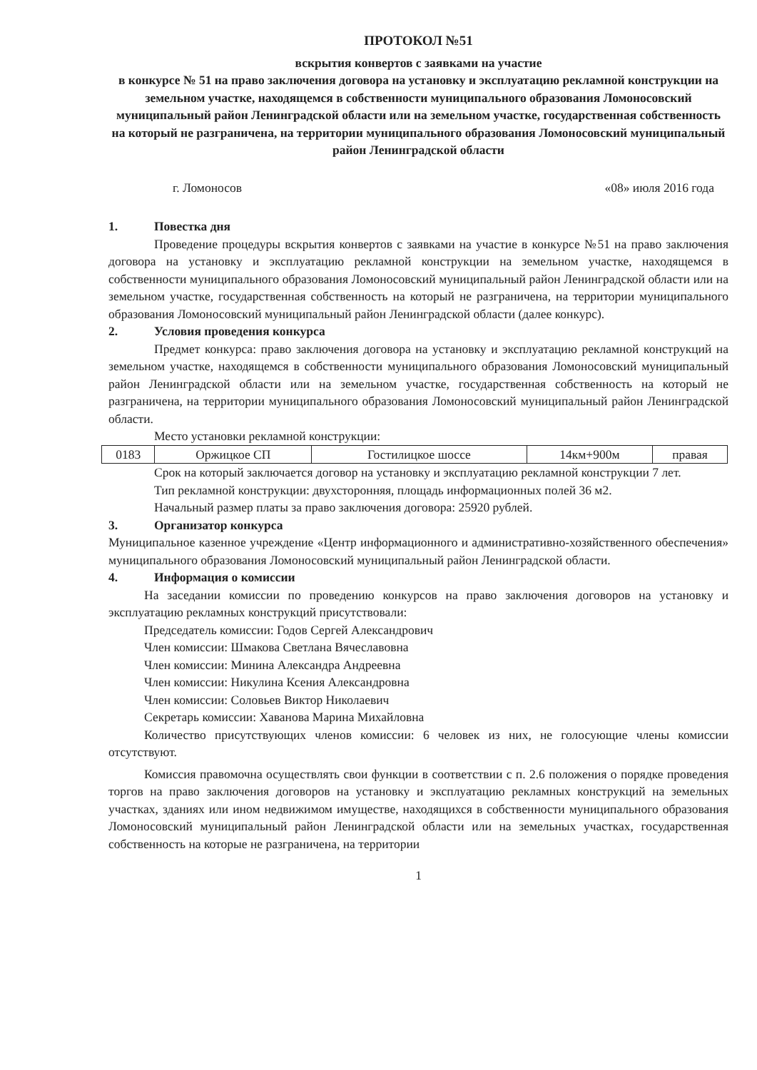ПРОТОКОЛ №51
вскрытия конвертов с заявками на участие
в конкурсе № 51 на право заключения договора на установку и эксплуатацию рекламной конструкции на земельном участке, находящемся в собственности муниципального образования Ломоносовский муниципальный район Ленинградской области или на земельном участке, государственная собственность на который не разграничена, на территории муниципального образования Ломоносовский муниципальный район Ленинградской области
г. Ломоносов «08» июля 2016 года
1. Повестка дня
Проведение процедуры вскрытия конвертов с заявками на участие в конкурсе №51 на право заключения договора на установку и эксплуатацию рекламной конструкции на земельном участке, находящемся в собственности муниципального образования Ломоносовский муниципальный район Ленинградской области или на земельном участке, государственная собственность на который не разграничена, на территории муниципального образования Ломоносовский муниципальный район Ленинградской области (далее конкурс).
2. Условия проведения конкурса
Предмет конкурса: право заключения договора на установку и эксплуатацию рекламной конструкций на земельном участке, находящемся в собственности муниципального образования Ломоносовский муниципальный район Ленинградской области или на земельном участке, государственная собственность на который не разграничена, на территории муниципального образования Ломоносовский муниципальный район Ленинградской области.
Место установки рекламной конструкции:
| 0183 | Оржицкое СП | Гостилицкое шоссе | 14км+900м | правая |
Срок на который заключается договор на установку и эксплуатацию рекламной конструкции 7 лет.
Тип рекламной конструкции: двухсторонняя, площадь информационных полей 36 м2.
Начальный размер платы за право заключения договора: 25920 рублей.
3. Организатор конкурса
Муниципальное казенное учреждение «Центр информационного и административно-хозяйственного обеспечения» муниципального образования Ломоносовский муниципальный район Ленинградской области.
4. Информация о комиссии
На заседании комиссии по проведению конкурсов на право заключения договоров на установку и эксплуатацию рекламных конструкций присутствовали:
Председатель комиссии: Годов Сергей Александрович
Член комиссии: Шмакова Светлана Вячеславовна
Член комиссии: Минина Александра Андреевна
Член комиссии: Никулина Ксения Александровна
Член комиссии: Соловьев Виктор Николаевич
Секретарь комиссии: Хаванова Марина Михайловна
Количество присутствующих членов комиссии: 6 человек из них, не голосующие члены комиссии отсутствуют.
Комиссия правомочна осуществлять свои функции в соответствии с п. 2.6 положения о порядке проведения торгов на право заключения договоров на установку и эксплуатацию рекламных конструкций на земельных участках, зданиях или ином недвижимом имуществе, находящихся в собственности муниципального образования Ломоносовский муниципальный район Ленинградской области или на земельных участках, государственная собственность на которые не разграничена, на территории
1